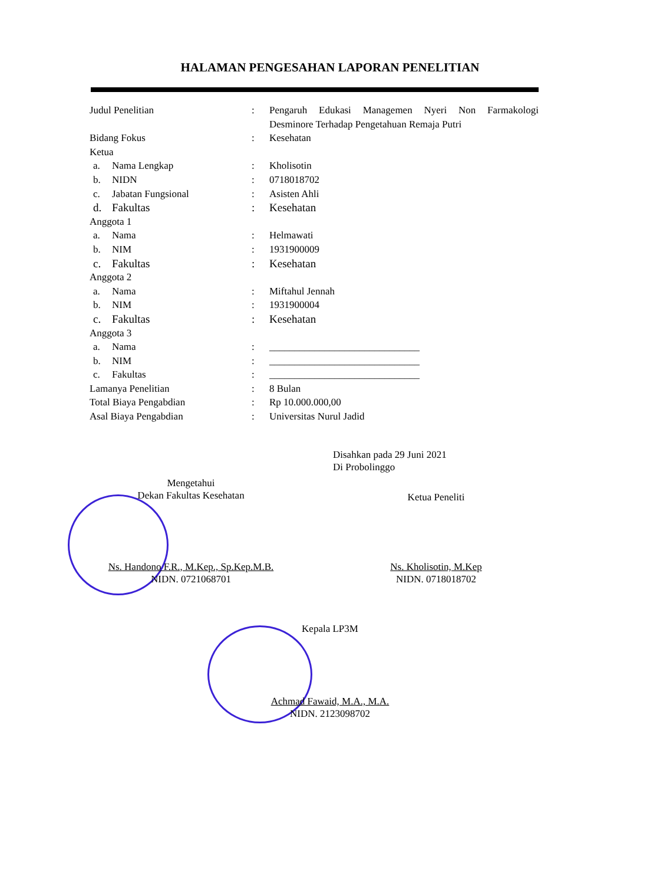HALAMAN PENGESAHAN LAPORAN PENELITIAN
| Judul Penelitian | : | Pengaruh Edukasi Managemen Nyeri Non Farmakologi Desminore Terhadap Pengetahuan Remaja Putri |
| Bidang Fokus | : | Kesehatan |
| Ketua | | |
| a. Nama Lengkap | : | Kholisotin |
| b. NIDN | : | 0718018702 |
| c. Jabatan Fungsional | : | Asisten Ahli |
| d. Fakultas | : | Kesehatan |
| Anggota 1 | | |
| a. Nama | : | Helmawati |
| b. NIM | : | 1931900009 |
| c. Fakultas | : | Kesehatan |
| Anggota 2 | | |
| a. Nama | : | Miftahul Jennah |
| b. NIM | : | 1931900004 |
| c. Fakultas | : | Kesehatan |
| Anggota 3 | | |
| a. Nama | : | ______________________________ |
| b. NIM | : | ______________________________ |
| c. Fakultas | : | ______________________________ |
| Lamanya Penelitian | : | 8 Bulan |
| Total Biaya Pengabdian | : | Rp 10.000.000,00 |
| Asal Biaya Pengabdian | : | Universitas Nurul Jadid |
Disahkan pada 29 Juni 2021
Di Probolinggo
Mengetahui
Dekan Fakultas Kesehatan
Ketua Peneliti
Ns. Handono F.R., M.Kep., Sp.Kep.M.B.
NIDN. 0721068701
Ns. Kholisotin, M.Kep
NIDN. 0718018702
Kepala LP3M
Achmad Fawaid, M.A., M.A.
NIDN. 2123098702